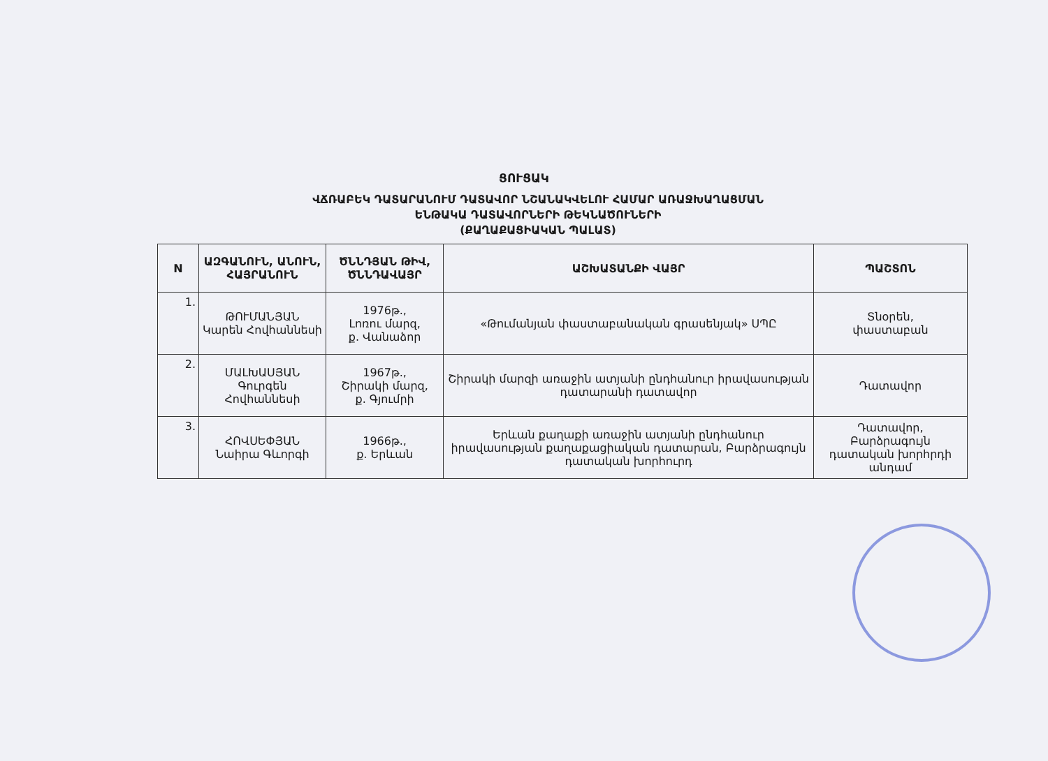ՑՈՒՑԱԿ
ՎՃՌԱԲԵԿ ԴԱՏԱՐԱՆՈՒՄ ԴԱՏԱՎՈՐ ՆՇԱՆԱԿՎԵԼՈՒ ՀԱՄԱՐ ԱՌԱՋԽԱՂԱՑՄԱՆ
ԵՆԹԱԿԱ ԴԱՏԱՎՈՐՆԵՐԻ ԹԵԿՆԱԾՈՒՆԵՐԻ
(ՔԱՂԱՔԱՑԻԱԿԱՆ ՊԱԼԱՏ)
| N | ԱԶԳԱՆՈՒՆ, ԱՆՈՒՆ, ՀԱՅՐԱՆՈՒՆ | ԾՆՆԴՅԱՆ ԹԻՎ, ԾՆՆԴԱՎԱՅՐ | ԱՇԽԱՏԱՆՔԻ ՎԱՅՐ | ՊԱՇՏՈՆ |
| --- | --- | --- | --- | --- |
| 1. | ԹՈՒՄԱՆՅԱՆ Կարեն Հովհաննեսի | 1976թ., Լոռու մարզ, ք. Վանաձոր | «Թումանյան փաստաբանական գրասենյակ» ՍՊԸ | Տնօրեն, փաստաբան |
| 2. | ՄԱԼԽԱՍՅԱՆ Գուրգեն Հովհաննեսի | 1967թ., Շիրակի մարզ, ք. Գյումրի | Շիրակի մարզի առաջին ատյանի ընդհանուր իրավասության դատարանի դատավոր | Դատավոր |
| 3. | ՀՈՎՍԵՓՅԱՆ Նաիրա Գևորգի | 1966թ., ք. Երևան | Երևան քաղաքի առաջին ատյանի ընդհանուր իրավասության քաղաքացիական դատարան, Բարձրագույն դատական խորհուրդ | Դատավոր, Բարձրագույն դատական խորհրդի անդամ |